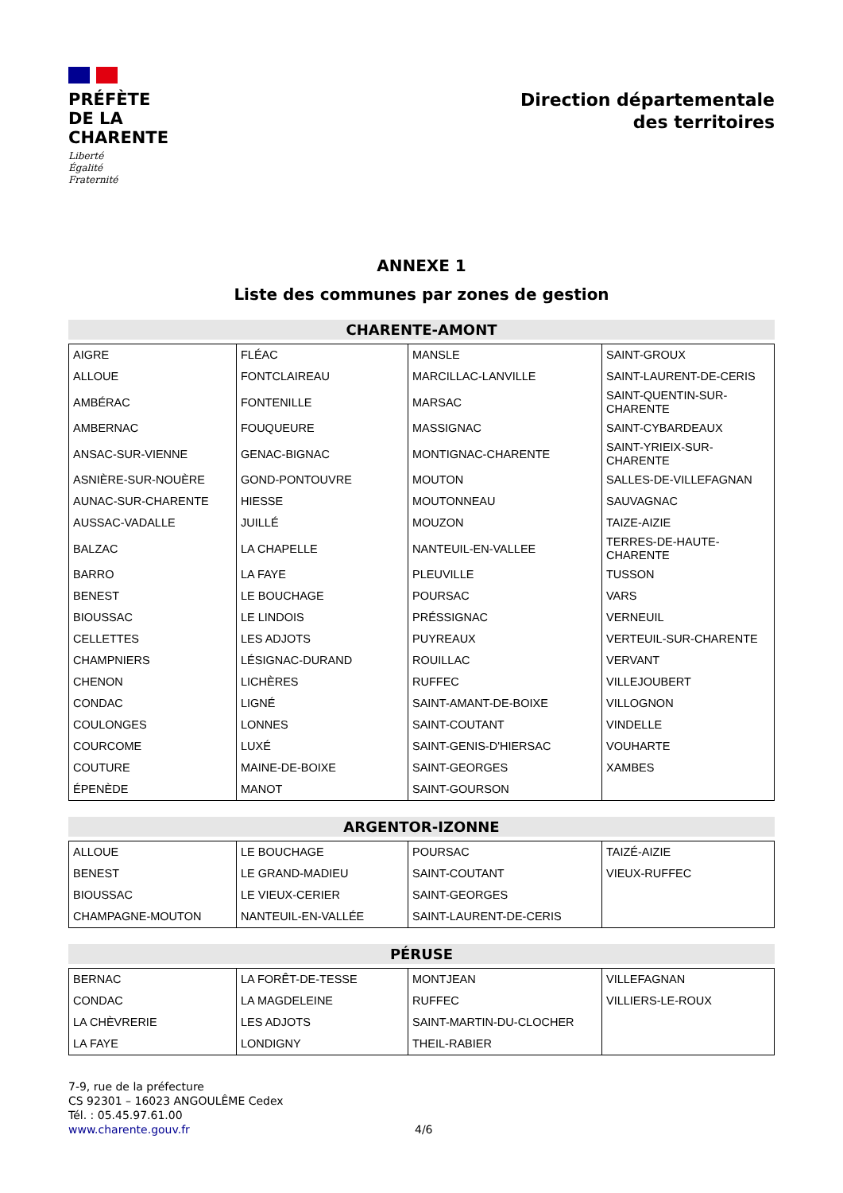PRÉFÈTE
DE LA
CHARENTE
Liberté
Égalité
Fraternité
Direction départementale
des territoires
ANNEXE 1
Liste des communes par zones de gestion
CHARENTE-AMONT
| AIGRE | FLÉAC | MANSLE | SAINT-GROUX |
| ALLOUE | FONTCLAIREAU | MARCILLAC-LANVILLE | SAINT-LAURENT-DE-CERIS |
| AMBÉRAC | FONTENILLE | MARSAC | SAINT-QUENTIN-SUR-CHARENTE |
| AMBERNAC | FOUQUEURE | MASSIGNAC | SAINT-CYBARDEAUX |
| ANSAC-SUR-VIENNE | GENAC-BIGNAC | MONTIGNAC-CHARENTE | SAINT-YRIEIX-SUR-CHARENTE |
| ASNIÈRE-SUR-NOUÈRE | GOND-PONTOUVRE | MOUTON | SALLES-DE-VILLEFAGNAN |
| AUNAC-SUR-CHARENTE | HIESSE | MOUTONNEAU | SAUVAGNAC |
| AUSSAC-VADALLE | JUILLÉ | MOUZON | TAIZE-AIZIE |
| BALZAC | LA CHAPELLE | NANTEUIL-EN-VALLEE | TERRES-DE-HAUTE-CHARENTE |
| BARRO | LA FAYE | PLEUVILLE | TUSSON |
| BENEST | LE BOUCHAGE | POURSAC | VARS |
| BIOUSSAC | LE LINDOIS | PRÉSSIGNAC | VERNEUIL |
| CELLETTES | LES ADJOTS | PUYREAUX | VERTEUIL-SUR-CHARENTE |
| CHAMPNIERS | LÉSIGNAC-DURAND | ROUILLAC | VERVANT |
| CHENON | LICHÈRES | RUFFEC | VILLEJOUBERT |
| CONDAC | LIGNÉ | SAINT-AMANT-DE-BOIXE | VILLOGNON |
| COULONGES | LONNES | SAINT-COUTANT | VINDELLE |
| COURCOME | LUXÉ | SAINT-GENIS-D'HIERSAC | VOUHARTE |
| COUTURE | MAINE-DE-BOIXE | SAINT-GEORGES | XAMBES |
| ÉPENÈDE | MANOT | SAINT-GOURSON | |
ARGENTOR-IZONNE
| ALLOUE | LE BOUCHAGE | POURSAC | TAIZÉ-AIZIE |
| BENEST | LE GRAND-MADIEU | SAINT-COUTANT | VIEUX-RUFFEC |
| BIOUSSAC | LE VIEUX-CERIER | SAINT-GEORGES | |
| CHAMPAGNE-MOUTON | NANTEUIL-EN-VALLÉE | SAINT-LAURENT-DE-CERIS | |
PÉRUSE
| BERNAC | LA FORÊT-DE-TESSE | MONTJEAN | VILLEFAGNAN |
| CONDAC | LA MAGDELEINE | RUFFEC | VILLIERS-LE-ROUX |
| LA CHÈVRERIE | LES ADJOTS | SAINT-MARTIN-DU-CLOCHER | |
| LA FAYE | LONDIGNY | THEIL-RABIER | |
7-9, rue de la préfecture
CS 92301 – 16023 ANGOULÊME Cedex
Tél. : 05.45.97.61.00
www.charente.gouv.fr
4/6